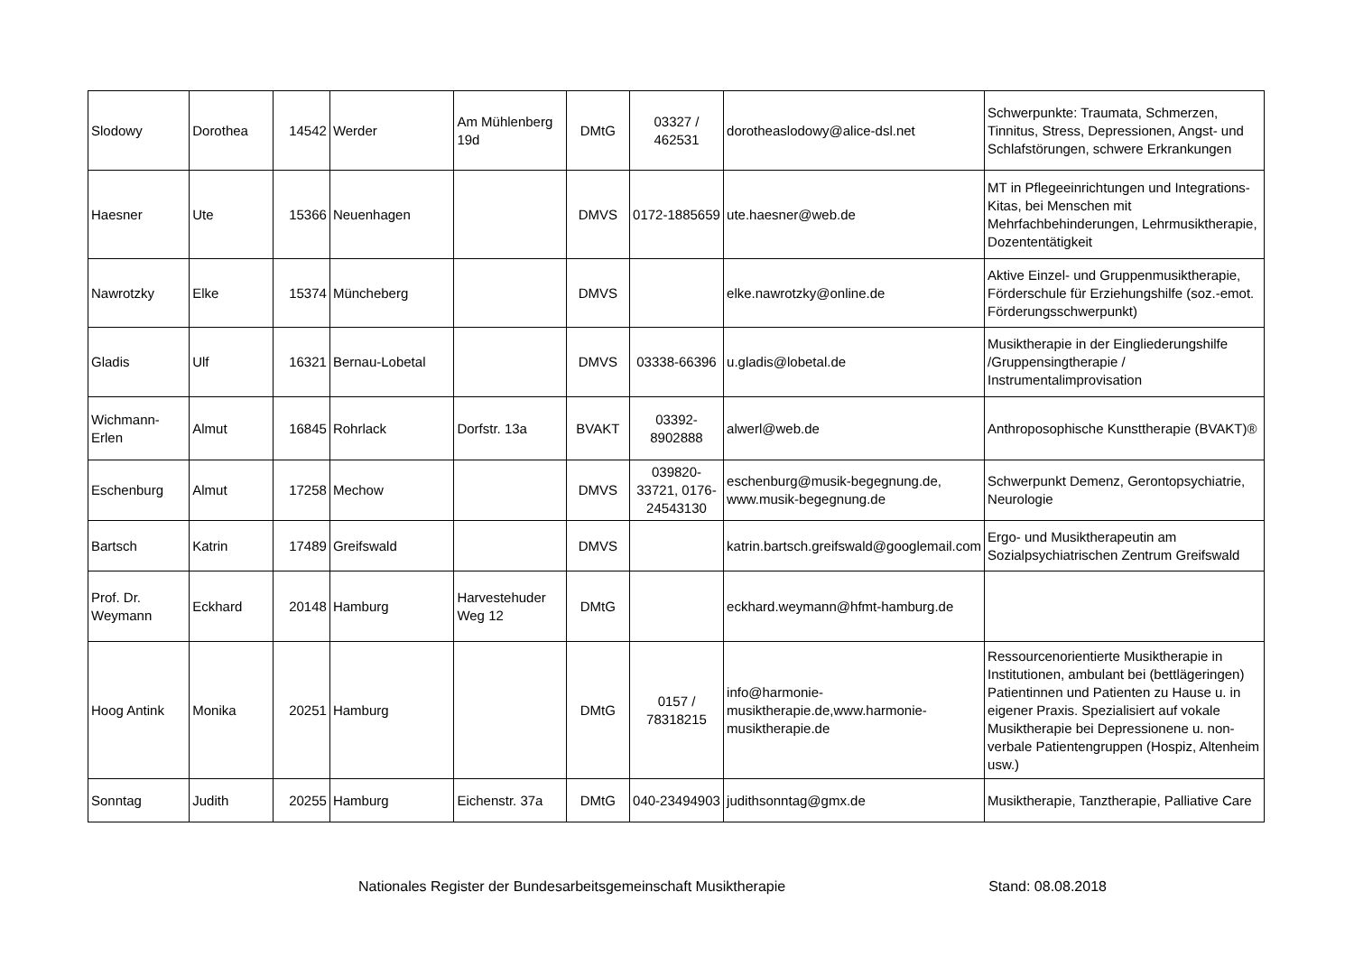| Slodowy | Dorothea | 14542 | Werder | Am Mühlenberg 19d | DMtG | 03327 / 462531 | dorotheaslodowy@alice-dsl.net | Schwerpunkte: Traumata, Schmerzen, Tinnitus, Stress, Depressionen, Angst- und Schlafstörungen, schwere Erkrankungen |
| Haesner | Ute | 15366 | Neuenhagen | | DMVS | 0172-1885659 | ute.haesner@web.de | MT in Pflegeeinrichtungen und Integrations-Kitas, bei Menschen mit Mehrfachbehinderungen, Lehrmusiktherapie, Dozententätigkeit |
| Nawrotzky | Elke | 15374 | Müncheberg | | DMVS | | elke.nawrotzky@online.de | Aktive Einzel- und Gruppenmusiktherapie, Förderschule für Erziehungshilfe (soz.-emot. Förderungsschwerpunkt) |
| Gladis | Ulf | 16321 | Bernau-Lobetal | | DMVS | 03338-66396 | u.gladis@lobetal.de | Musiktherapie in der Eingliederungshilfe /Gruppensingtherapie / Instrumentalimprovisation |
| Wichmann-Erlen | Almut | 16845 | Rohrlack | Dorfstr. 13a | BVAKT | 03392-8902888 | alwerl@web.de | Anthroposophische Kunsttherapie (BVAKT)® |
| Eschenburg | Almut | 17258 | Mechow | | DMVS | 039820-33721, 0176-24543130 | eschenburg@musik-begegnung.de, www.musik-begegnung.de | Schwerpunkt Demenz, Gerontopsychiatrie, Neurologie |
| Bartsch | Katrin | 17489 | Greifswald | | DMVS | | katrin.bartsch.greifswald@googlemail.com | Ergo- und Musiktherapeutin am Sozialpsychiatrischen Zentrum Greifswald |
| Prof. Dr. Weymann | Eckhard | 20148 | Hamburg | Harvestehuder Weg 12 | DMtG | | eckhard.weymann@hfmt-hamburg.de | |
| Hoog Antink | Monika | 20251 | Hamburg | | DMtG | 0157 / 78318215 | info@harmonie-musiktherapie.de,www.harmonie-musiktherapie.de | Ressourcenorientierte Musiktherapie in Institutionen, ambulant bei (bettlägeringen) Patientinnen und Patienten zu Hause u. in eigener Praxis. Spezialisiert auf vokale Musiktherapie bei Depressionene u. non-verbale Patientengruppen (Hospiz, Altenheim usw.) |
| Sonntag | Judith | 20255 | Hamburg | Eichenstr. 37a | DMtG | 040-23494903 | judithsonntag@gmx.de | Musiktherapie, Tanztherapie, Palliative Care |
Nationales Register der Bundesarbeitsgemeinschaft Musiktherapie Stand: 08.08.2018